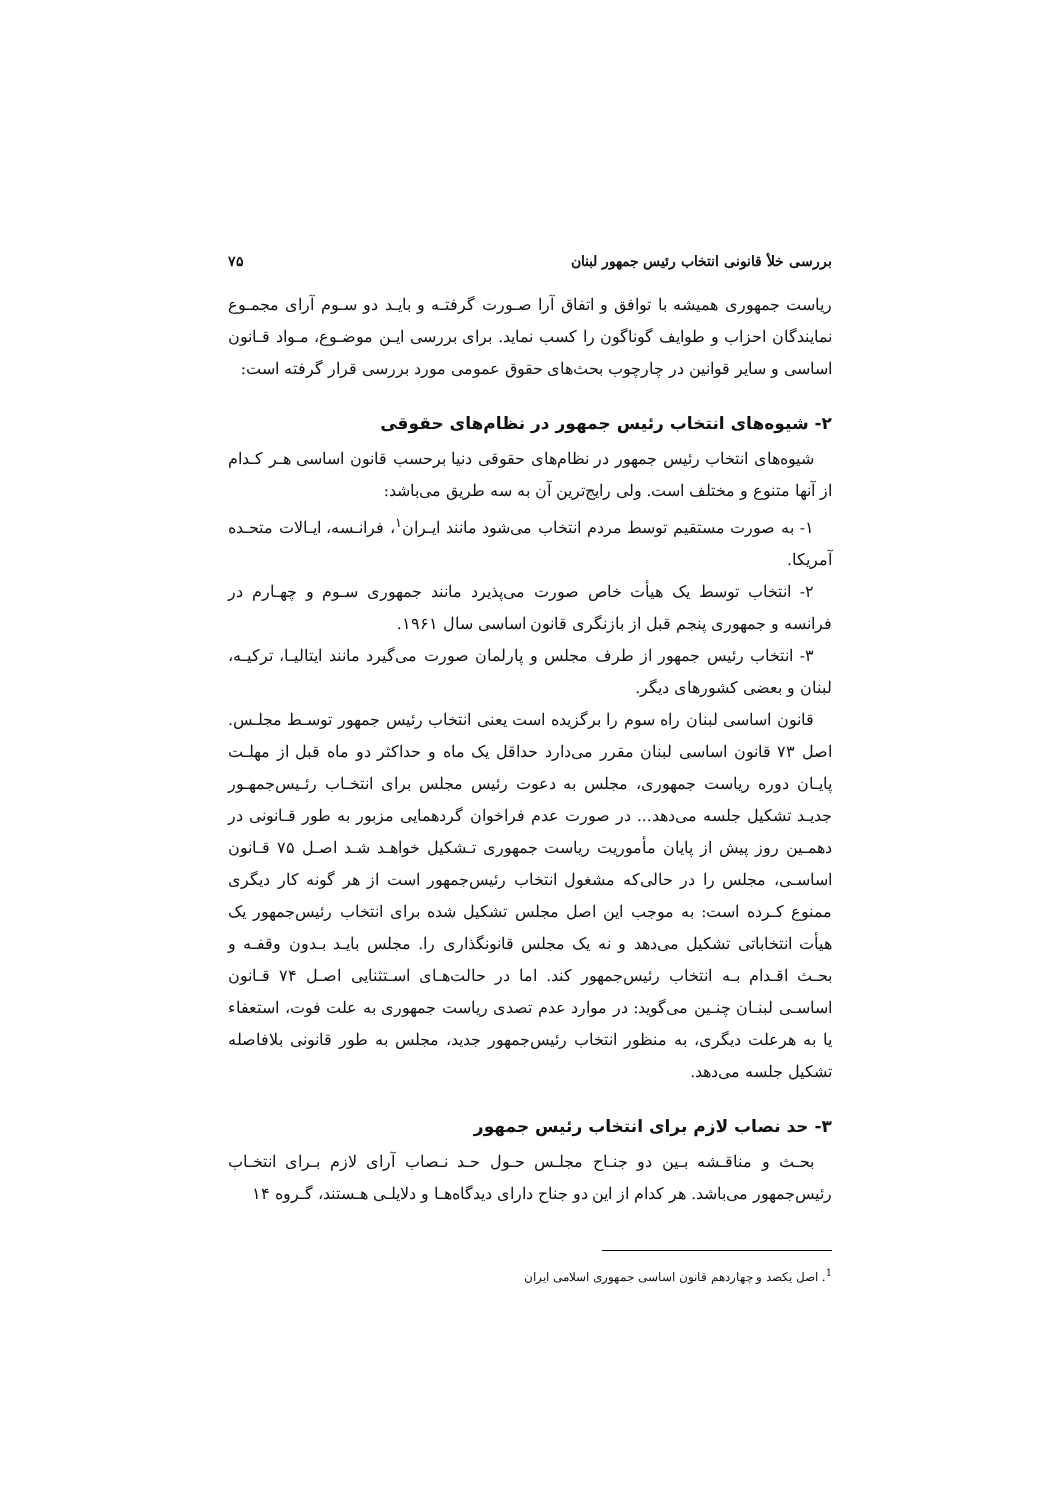بررسی خلأ قانونی انتخاب رئیس جمهور لبنان ۷۵
ریاست جمهوری همیشه با توافق و اتفاق آرا صـورت گرفتـه و بایـد دو سـوم آرای مجمـوع نمایندگان احزاب و طوایف گوناگون را کسب نماید. برای بررسی ایـن موضـوع، مـواد قـانون اساسی و سایر قوانین در چارچوب بحث‌های حقوق عمومی مورد بررسی قرار گرفته است:
۲- شیوه‌های انتخاب رئیس جمهور در نظام‌های حقوقی
شیوه‌های انتخاب رئیس جمهور در نظام‌های حقوقی دنیا برحسب قانون اساسی هـر کـدام از آنها متنوع و مختلف است. ولی رایج‌ترین آن به سه طریق می‌باشد:
۱- به صورت مستقیم توسط مردم انتخاب می‌شود مانند ایـران<sup>۱</sup>، فرانـسه، ایـالات متحـده آمریکا.
۲- انتخاب توسط یک هیأت خاص صورت می‌پذیرد مانند جمهوری سـوم و چهـارم در فرانسه و جمهوری پنجم قبل از بازنگری قانون اساسی سال ۱۹۶۱.
۳- انتخاب رئیس جمهور از طرف مجلس و پارلمان صورت می‌گیرد مانند ایتالیـا، ترکیـه، لبنان و بعضی کشورهای دیگر.
قانون اساسی لبنان راه سوم را برگزیده است یعنی انتخاب رئیس جمهور توسـط مجلـس. اصل ۷۳ قانون اساسی لبنان مقرر می‌دارد حداقل یک ماه و حداکثر دو ماه قبل از مهلـت پایـان دوره ریاست جمهوری، مجلس به دعوت رئیس مجلس برای انتخـاب رئـیس‌جمهـور جدیـد تشکیل جلسه می‌دهد... در صورت عدم فراخوان گردهمایی مزبور به طور قـانونی در دهمـین روز پیش از پایان مأموریت ریاست جمهوری تـشکیل خواهـد شـد اصـل ۷۵ قـانون اساسـی، مجلس را در حالی‌که مشغول انتخاب رئیس‌جمهور است از هر گونه کار دیگری ممنوع کـرده است: به موجب این اصل مجلس تشکیل شده برای انتخاب رئیس‌جمهور یک هیأت انتخاباتی تشکیل می‌دهد و نه یک مجلس قانونگذاری را. مجلس بایـد بـدون وقفـه و بحـث اقـدام بـه انتخاب رئیس‌جمهور کند. اما در حالت‌هـای اسـتثنایی اصـل ۷۴ قـانون اساسـی لبنـان چنـین می‌گوید: در موارد عدم تصدی ریاست جمهوری به علت فوت، استعفاء یا به هرعلت دیگری، به منظور انتخاب رئیس‌جمهور جدید، مجلس به طور قانونی بلافاصله تشکیل جلسه می‌دهد.
۳- حد نصاب لازم برای انتخاب رئیس جمهور
بحـث و مناقـشه بـین دو جنـاح مجلـس حـول حـد نـصاب آرای لازم بـرای انتخـاب رئیس‌جمهور می‌باشد. هر کدام از این دو جناح دارای دیدگاه‌هـا و دلایلـی هـستند، گـروه ۱۴
<sup>1</sup>. اصل یکصد و چهاردهم قانون اساسی جمهوری اسلامی ایران